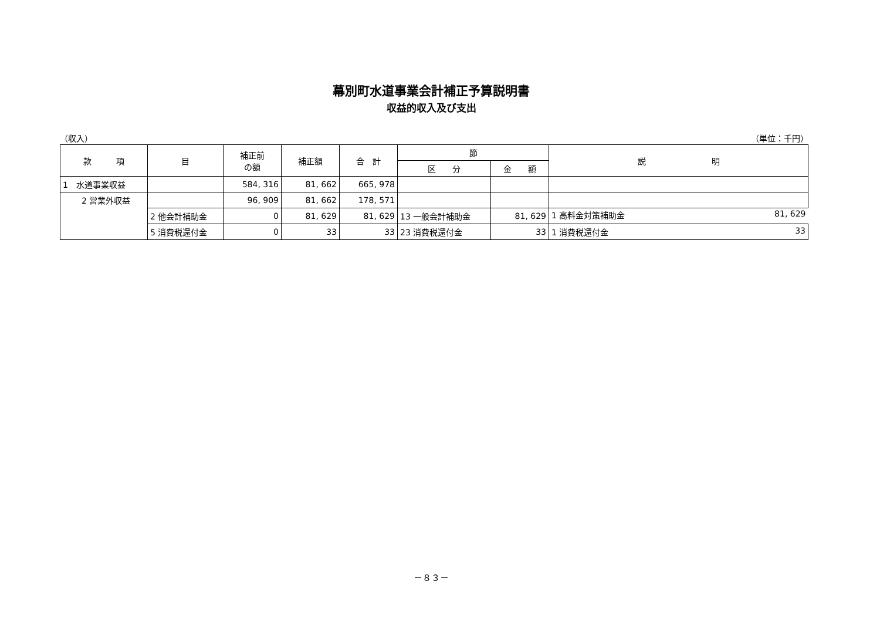幕別町水道事業会計補正予算説明書
収益的収入及び支出
（収入） （単位：千円）
| 款 項 | 目 | 補正前 の額 | 補正額 | 合 計 | 節 | | 説 明 |
| --- | --- | --- | --- | --- | --- | --- | --- |
| | | | | | 区 分 | 金 額 | |
| 1 水道事業収益 | | 584, 316 | 81, 662 | 665, 978 | | | |
| 2 営業外収益 | | 96, 909 | 81, 662 | 178, 571 | | | |
| | 2 他会計補助金 | 0 | 81, 629 | 81, 629 | 13 一般会計補助金 | 81, 629 | 1 高料金対策補助金 81, 629 |
| | 5 消費税還付金 | 0 | 33 | 33 | 23 消費税還付金 | 33 | 1 消費税還付金 33 |
－８３－